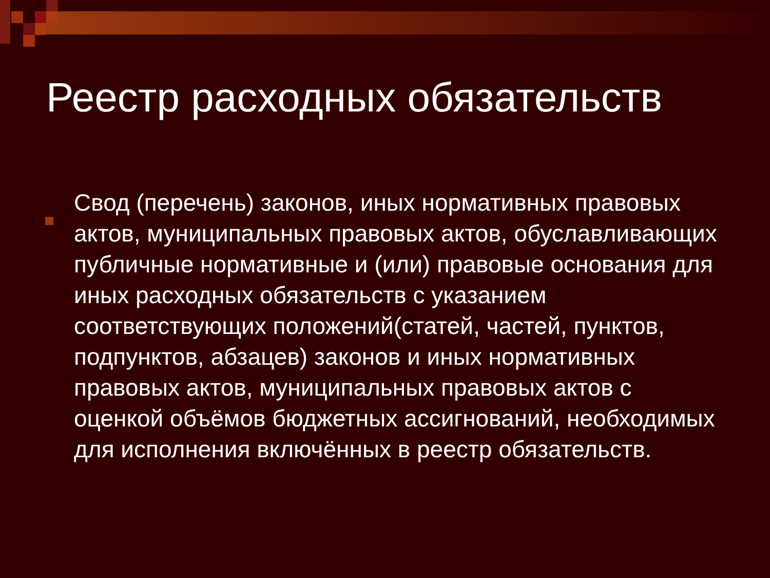Реестр расходных обязательств
Свод (перечень) законов, иных нормативных правовых актов, муниципальных правовых актов, обуславливающих публичные нормативные и (или) правовые основания для иных расходных обязательств с указанием соответствующих положений(статей, частей, пунктов, подпунктов, абзацев) законов и иных нормативных правовых актов, муниципальных правовых актов с оценкой объёмов бюджетных ассигнований, необходимых для исполнения включённых в реестр обязательств.